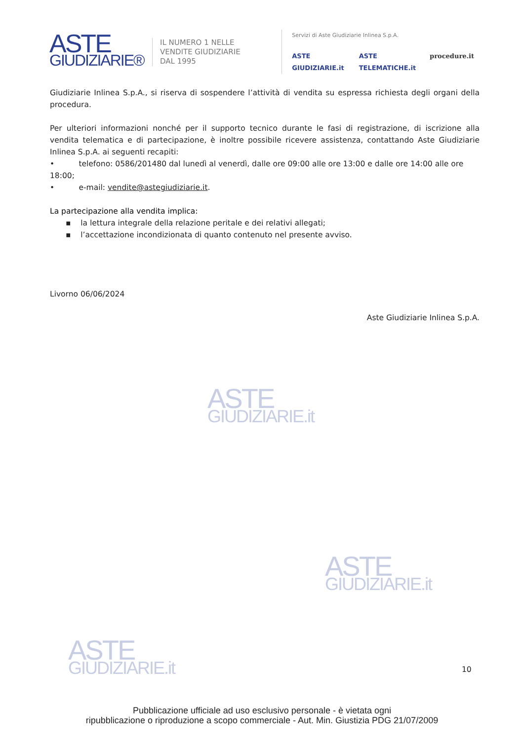ASTE
GIUDIZIARIE.it
ASTE
GIUDIZIARIE.it
ASTE
GIUDIZIARIE.it
ASTE
GIUDIZIARIE®
IL NUMERO 1 NELLE
VENDITE GIUDIZIARIE
DAL 1995
Servizi di Aste Giudiziarie Inlinea S.p.A.
ASTE GIUDIZIARIE.it ASTE TELEMATICHE.it procedure.it
Giudiziarie Inlinea S.p.A., si riserva di sospendere l’attività di vendita su espressa richiesta degli organi della procedura.
Per ulteriori informazioni nonché per il supporto tecnico durante le fasi di registrazione, di iscrizione alla vendita telematica e di partecipazione, è inoltre possibile ricevere assistenza, contattando Aste Giudiziarie Inlinea S.p.A. ai seguenti recapiti:
• telefono: 0586/201480 dal lunedì al venerdì, dalle ore 09:00 alle ore 13:00 e dalle ore 14:00 alle ore 18:00;
• e-mail: vendite@astegiudiziarie.it.
La partecipazione alla vendita implica:
▪ la lettura integrale della relazione peritale e dei relativi allegati;
▪ l’accettazione incondizionata di quanto contenuto nel presente avviso.
Livorno 06/06/2024
Aste Giudiziarie Inlinea S.p.A.
10
Pubblicazione ufficiale ad uso esclusivo personale - è vietata ogni
ripubblicazione o riproduzione a scopo commerciale - Aut. Min. Giustizia PDG 21/07/2009